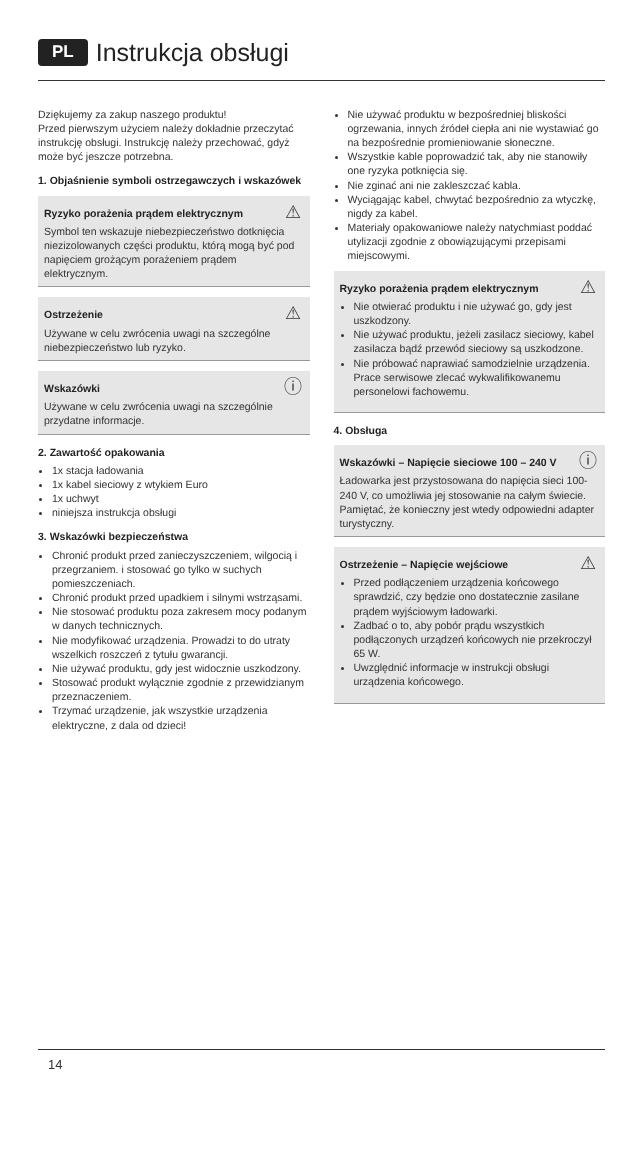PL Instrukcja obsługi
Dziękujemy za zakup naszego produktu!
Przed pierwszym użyciem należy dokładnie przeczytać instrukcję obsługi. Instrukcję należy przechować, gdyż może być jeszcze potrzebna.
1. Objaśnienie symboli ostrzegawczych i wskazówek
⚠
Ryzyko porażenia prądem elektrycznym
Symbol ten wskazuje niebezpieczeństwo dotknięcia niezizolowanych części produktu, którą mogą być pod napięciem grożącym porażeniem prądem elektrycznym.
⚠
Ostrzeżenie
Używane w celu zwrócenia uwagi na szczególne niebezpieczeństwo lub ryzyko.
ⓘ
Wskazówki
Używane w celu zwrócenia uwagi na szczególnie przydatne informacje.
2. Zawartość opakowania
1x stacja ładowania
1x kabel sieciowy z wtykiem Euro
1x uchwyt
niniejsza instrukcja obsługi
3. Wskazówki bezpieczeństwa
Chronić produkt przed zanieczyszczeniem, wilgocią i przegrzaniem. i stosować go tylko w suchych pomieszczeniach.
Chronić produkt przed upadkiem i silnymi wstrząsami.
Nie stosować produktu poza zakresem mocy podanym w danych technicznych.
Nie modyfikować urządzenia. Prowadzi to do utraty wszelkich roszczeń z tytułu gwarancji.
Nie używać produktu, gdy jest widocznie uszkodzony.
Stosować produkt wyłącznie zgodnie z przewidzianym przeznaczeniem.
Trzymać urządzenie, jak wszystkie urządzenia elektryczne, z dala od dzieci!
Nie używać produktu w bezpośredniej bliskości ogrzewania, innych źródeł ciepła ani nie wystawiać go na bezpośrednie promieniowanie słoneczne.
Wszystkie kable poprowadzić tak, aby nie stanowiły one ryzyka potknięcia się.
Nie zginać ani nie zakleszczać kabla.
Wyciągając kabel, chwytać bezpośrednio za wtyczkę, nigdy za kabel.
Materiały opakowaniowe należy natychmiast poddać utylizacji zgodnie z obowiązującymi przepisami miejscowymi.
⚠
Ryzyko porażenia prądem elektrycznym
Nie otwierać produktu i nie używać go, gdy jest uszkodzony.
Nie używać produktu, jeżeli zasilacz sieciowy, kabel zasilacza bądź przewód sieciowy są uszkodzone.
Nie próbować naprawiać samodzielnie urządzenia. Prace serwisowe zlecać wykwalifikowanemu personelowi fachowemu.
4. Obsługa
ⓘ
Wskazówki – Napięcie sieciowe 100 – 240 V
Ładowarka jest przystosowana do napięcia sieci 100-240 V, co umożliwia jej stosowanie na całym świecie. Pamiętać, że konieczny jest wtedy odpowiedni adapter turystyczny.
⚠
Ostrzeżenie – Napięcie wejściowe
Przed podłączeniem urządzenia końcowego sprawdzić, czy będzie ono dostatecznie zasilane prądem wyjściowym ładowarki.
Zadbać o to, aby pobór prądu wszystkich podłączonych urządzeń końcowych nie przekroczył 65 W.
Uwzględnić informacje w instrukcji obsługi urządzenia końcowego.
14